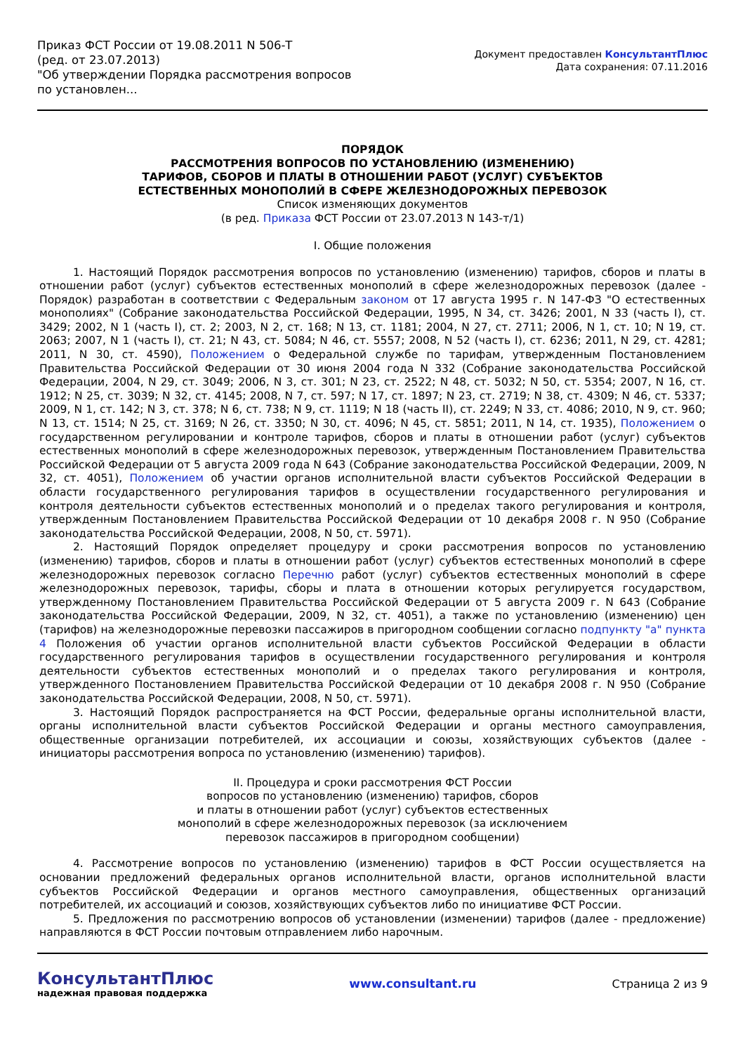Приказ ФСТ России от 19.08.2011 N 506-Т
(ред. от 23.07.2013)
"Об утверждении Порядка рассмотрения вопросов по установлен...
Документ предоставлен КонсультантПлюс
Дата сохранения: 07.11.2016
ПОРЯДОК
РАССМОТРЕНИЯ ВОПРОСОВ ПО УСТАНОВЛЕНИЮ (ИЗМЕНЕНИЮ)
ТАРИФОВ, СБОРОВ И ПЛАТЫ В ОТНОШЕНИИ РАБОТ (УСЛУГ) СУБЪЕКТОВ
ЕСТЕСТВЕННЫХ МОНОПОЛИЙ В СФЕРЕ ЖЕЛЕЗНОДОРОЖНЫХ ПЕРЕВОЗОК
Список изменяющих документов
(в ред. Приказа ФСТ России от 23.07.2013 N 143-т/1)
I. Общие положения
1. Настоящий Порядок рассмотрения вопросов по установлению (изменению) тарифов, сборов и платы в отношении работ (услуг) субъектов естественных монополий в сфере железнодорожных перевозок (далее - Порядок) разработан в соответствии с Федеральным законом от 17 августа 1995 г. N 147-ФЗ "О естественных монополиях" (Собрание законодательства Российской Федерации, 1995, N 34, ст. 3426; 2001, N 33 (часть I), ст. 3429; 2002, N 1 (часть I), ст. 2; 2003, N 2, ст. 168; N 13, ст. 1181; 2004, N 27, ст. 2711; 2006, N 1, ст. 10; N 19, ст. 2063; 2007, N 1 (часть I), ст. 21; N 43, ст. 5084; N 46, ст. 5557; 2008, N 52 (часть I), ст. 6236; 2011, N 29, ст. 4281; 2011, N 30, ст. 4590), Положением о Федеральной службе по тарифам, утвержденным Постановлением Правительства Российской Федерации от 30 июня 2004 года N 332 (Собрание законодательства Российской Федерации, 2004, N 29, ст. 3049; 2006, N 3, ст. 301; N 23, ст. 2522; N 48, ст. 5032; N 50, ст. 5354; 2007, N 16, ст. 1912; N 25, ст. 3039; N 32, ст. 4145; 2008, N 7, ст. 597; N 17, ст. 1897; N 23, ст. 2719; N 38, ст. 4309; N 46, ст. 5337; 2009, N 1, ст. 142; N 3, ст. 378; N 6, ст. 738; N 9, ст. 1119; N 18 (часть II), ст. 2249; N 33, ст. 4086; 2010, N 9, ст. 960; N 13, ст. 1514; N 25, ст. 3169; N 26, ст. 3350; N 30, ст. 4096; N 45, ст. 5851; 2011, N 14, ст. 1935), Положением о государственном регулировании и контроле тарифов, сборов и платы в отношении работ (услуг) субъектов естественных монополий в сфере железнодорожных перевозок, утвержденным Постановлением Правительства Российской Федерации от 5 августа 2009 года N 643 (Собрание законодательства Российской Федерации, 2009, N 32, ст. 4051), Положением об участии органов исполнительной власти субъектов Российской Федерации в области государственного регулирования тарифов в осуществлении государственного регулирования и контроля деятельности субъектов естественных монополий и о пределах такого регулирования и контроля, утвержденным Постановлением Правительства Российской Федерации от 10 декабря 2008 г. N 950 (Собрание законодательства Российской Федерации, 2008, N 50, ст. 5971).
2. Настоящий Порядок определяет процедуру и сроки рассмотрения вопросов по установлению (изменению) тарифов, сборов и платы в отношении работ (услуг) субъектов естественных монополий в сфере железнодорожных перевозок согласно Перечню работ (услуг) субъектов естественных монополий в сфере железнодорожных перевозок, тарифы, сборы и плата в отношении которых регулируется государством, утвержденному Постановлением Правительства Российской Федерации от 5 августа 2009 г. N 643 (Собрание законодательства Российской Федерации, 2009, N 32, ст. 4051), а также по установлению (изменению) цен (тарифов) на железнодорожные перевозки пассажиров в пригородном сообщении согласно подпункту "а" пункта 4 Положения об участии органов исполнительной власти субъектов Российской Федерации в области государственного регулирования тарифов в осуществлении государственного регулирования и контроля деятельности субъектов естественных монополий и о пределах такого регулирования и контроля, утвержденного Постановлением Правительства Российской Федерации от 10 декабря 2008 г. N 950 (Собрание законодательства Российской Федерации, 2008, N 50, ст. 5971).
3. Настоящий Порядок распространяется на ФСТ России, федеральные органы исполнительной власти, органы исполнительной власти субъектов Российской Федерации и органы местного самоуправления, общественные организации потребителей, их ассоциации и союзы, хозяйствующих субъектов (далее - инициаторы рассмотрения вопроса по установлению (изменению) тарифов).
II. Процедура и сроки рассмотрения ФСТ России
вопросов по установлению (изменению) тарифов, сборов
и платы в отношении работ (услуг) субъектов естественных
монополий в сфере железнодорожных перевозок (за исключением
перевозок пассажиров в пригородном сообщении)
4. Рассмотрение вопросов по установлению (изменению) тарифов в ФСТ России осуществляется на основании предложений федеральных органов исполнительной власти, органов исполнительной власти субъектов Российской Федерации и органов местного самоуправления, общественных организаций потребителей, их ассоциаций и союзов, хозяйствующих субъектов либо по инициативе ФСТ России.
5. Предложения по рассмотрению вопросов об установлении (изменении) тарифов (далее - предложение) направляются в ФСТ России почтовым отправлением либо нарочным.
КонсультантПлюс
надежная правовая поддержка
www.consultant.ru Страница 2 из 9